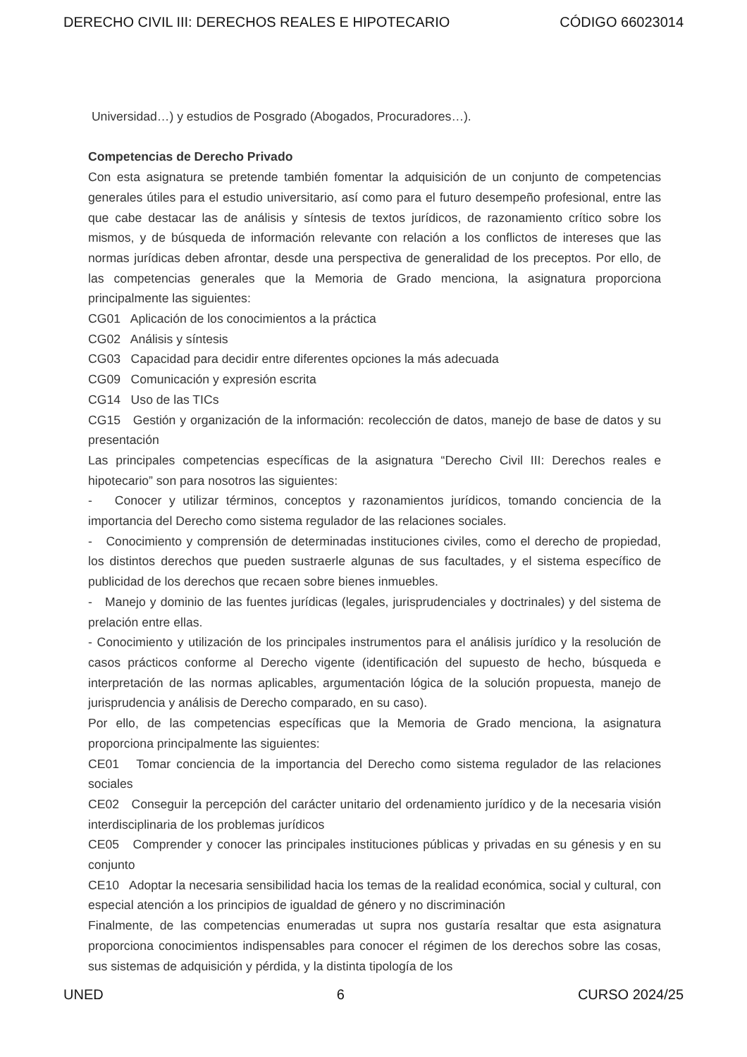DERECHO CIVIL III: DERECHOS REALES E HIPOTECARIO CÓDIGO 66023014
Universidad…) y estudios de Posgrado (Abogados, Procuradores…).
Competencias de Derecho Privado
Con esta asignatura se pretende también fomentar la adquisición de un conjunto de competencias generales útiles para el estudio universitario, así como para el futuro desempeño profesional, entre las que cabe destacar las de análisis y síntesis de textos jurídicos, de razonamiento crítico sobre los mismos, y de búsqueda de información relevante con relación a los conflictos de intereses que las normas jurídicas deben afrontar, desde una perspectiva de generalidad de los preceptos. Por ello, de las competencias generales que la Memoria de Grado menciona, la asignatura proporciona principalmente las siguientes:
CG01 Aplicación de los conocimientos a la práctica
CG02 Análisis y síntesis
CG03 Capacidad para decidir entre diferentes opciones la más adecuada
CG09 Comunicación y expresión escrita
CG14 Uso de las TICs
CG15 Gestión y organización de la información: recolección de datos, manejo de base de datos y su presentación
Las principales competencias específicas de la asignatura “Derecho Civil III: Derechos reales e hipotecario” son para nosotros las siguientes:
- Conocer y utilizar términos, conceptos y razonamientos jurídicos, tomando conciencia de la importancia del Derecho como sistema regulador de las relaciones sociales.
- Conocimiento y comprensión de determinadas instituciones civiles, como el derecho de propiedad, los distintos derechos que pueden sustraerle algunas de sus facultades, y el sistema específico de publicidad de los derechos que recaen sobre bienes inmuebles.
- Manejo y dominio de las fuentes jurídicas (legales, jurisprudenciales y doctrinales) y del sistema de prelación entre ellas.
- Conocimiento y utilización de los principales instrumentos para el análisis jurídico y la resolución de casos prácticos conforme al Derecho vigente (identificación del supuesto de hecho, búsqueda e interpretación de las normas aplicables, argumentación lógica de la solución propuesta, manejo de jurisprudencia y análisis de Derecho comparado, en su caso).
Por ello, de las competencias específicas que la Memoria de Grado menciona, la asignatura proporciona principalmente las siguientes:
CE01 Tomar conciencia de la importancia del Derecho como sistema regulador de las relaciones sociales
CE02 Conseguir la percepción del carácter unitario del ordenamiento jurídico y de la necesaria visión interdisciplinaria de los problemas jurídicos
CE05 Comprender y conocer las principales instituciones públicas y privadas en su génesis y en su conjunto
CE10 Adoptar la necesaria sensibilidad hacia los temas de la realidad económica, social y cultural, con especial atención a los principios de igualdad de género y no discriminación
Finalmente, de las competencias enumeradas ut supra nos gustaría resaltar que esta asignatura proporciona conocimientos indispensables para conocer el régimen de los derechos sobre las cosas, sus sistemas de adquisición y pérdida, y la distinta tipología de los
UNED 6 CURSO 2024/25